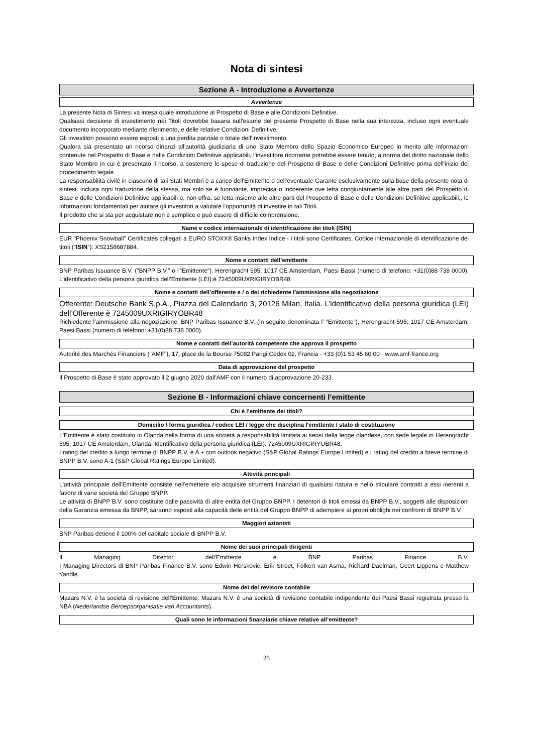Nota di sintesi
Sezione A - Introduzione e Avvertenze
Avvertenze
La presente Nota di Sintesi va intesa quale introduzione al Prospetto di Base e alle Condizioni Definitive.
Qualsiasi decisione di investimento nei Titoli dovrebbe basarsi sull'esame del presente Prospetto di Base nella sua interezza, incluso ogni eventuale documento incorporato mediante riferimento, e delle relative Condizioni Definitive.
Gli investitori possono essere esposti a una perdita parziale o totale dell’investimento.
Qualora sia presentato un ricorso dinanzi all'autorità giudiziaria di uno Stato Membro dello Spazio Economico Europeo in merito alle informazioni contenute nel Prospetto di Base e nelle Condizioni Definitive applicabili, l'investitore ricorrente potrebbe essere tenuto, a norma del diritto nazionale dello Stato Membro in cui è presentato il ricorso, a sostenere le spese di traduzione del Prospetto di Base e delle Condizioni Definitive prima dell'inizio del procedimento legale.
La responsabilità civile in ciascuno di tali Stati Membri è a carico dell'Emittente o dell'eventuale Garante esclusivamente sulla base della presente nota di sintesi, inclusa ogni traduzione della stessa, ma solo se è fuorviante, imprecisa o incoerente ove letta congiuntamente alle altre parti del Prospetto di Base e delle Condizioni Definitive applicabili o, non offra, se letta insieme alle altre parti del Prospetto di Base e delle Condizioni Definitive applicabili,, le informazioni fondamentali per aiutare gli investitori a valutare l'opportunità di investire in tali Titoli.
Il prodotto che si sta per acquistare non è semplice e può essere di difficile comprensione.
Name e codice internazionale di identificazione dei titoli (ISIN)
EUR "Phoenix Snowball" Certificates collegati a EURO STOXX® Banks Index Indice - I titoli sono Certificates. Codice internazionale di identificazione dei titoli ("ISIN"): XS2158687884.
Nome e contatti dell’emittente
BNP Paribas Issuance B.V. ("BNPP B.V." o l'"Emittente"). Herengracht 595, 1017 CE Amsterdam, Paesi Bassi (numero di telefono: +31(0)88 738 0000). L’identificativo della persona giuridica dell’Emittente (LEI):è 7245009UXRIGIRYOBR48
Nome e contatti dell’offerente e / o del richiedente l'ammissione alla negoziazione
Offerente: Deutsche Bank S.p.A., Piazza del Calendario 3, 20126 Milan, Italia. L’identificativo della persona giuridica (LEI) dell’Offerente è 7245009UXRIGIRYOBR48
Richiedente l’ammissione alla negoziazione: BNP Paribas Issuance B.V. (in seguito denominata l’ "Emittente"), Herengracht 595, 1017 CE Amsterdam, Paesi Bassi (numero di telefono: +31(0)88 738 0000).
Nome e contatti dell’autorità competente che approva il prospetto
Autorité des Marchés Financiers ("AMF"), 17, place de la Bourse 75082 Parigi Cedex 02, Francia - +33 (0)1 53 45 60 00 - www.amf-france.org
Data di approvazione del prospetto
Il Prospetto di Base è stato approvato il 2 giugno 2020 dall'AMF con il numero di approvazione 20-233.
Sezione B - Informazioni chiave concernenti l’emittente
Chi è l’emittente dei titoli?
Domicilio / forma giuridica / codice LEI / legge che disciplina l'emittente / stato di costituzione
L'Emittente è stato costituito in Olanda nella forma di una società a responsabilità limitata ai sensi della legge olandese, con sede legale in Herengracht 595, 1017 CE Amsterdam, Olanda. Identificativo della persona giuridica (LEI): 7245009UXRIGIRYOBR48.
I rating del credito a lungo termine di BNPP B.V. è A + con outlook negativo (S&P Global Ratings Europe Limited) e i rating del credito a breve termine di BNPP B.V. sono A-1 (S&P Global Ratings Europe Limited).
Attività principali
L'attività principale dell'Emittente consiste nell'emettere e/o acquisire strumenti finanziari di qualsiasi natura e nello stipulare contratti a essi inerenti a favore di varie società del Gruppo BNPP.
Le attività di BNPP B.V. sono costituite dalle passività di altre entità del Gruppo BNPP. I detentori di titoli emessi da BNPP B.V., soggetti alle disposizioni della Garanzia emessa da BNPP, saranno esposti alla capacità delle entità del Gruppo BNPP di adempiere ai propri obblighi nei confronti di BNPP B.V.
Maggiori azionisti
BNP Paribas detiene il 100% del capitale sociale di BNPP B.V.
Nome dei suoi principali dirigenti
Il Managing Director dell'Emittente è BNP Paribas Finance B.V.
I Managing Directors di BNP Paribas Finance B.V. sono Edwin Herskovic, Erik Stroet, Folkert van Asma, Richard Daelman, Geert Lippens e Matthew Yandle.
Nome dei del revisore contabile
Mazars N.V. è la società di revisione dell'Emittente. Mazars N.V. è una società di revisione contabile indipendente dei Paesi Bassi registrata presso la NBA (Nederlandse Beroepsorganisatie van Accountants).
Quali sono le informazioni finanziarie chiave relative all’emittente?
25